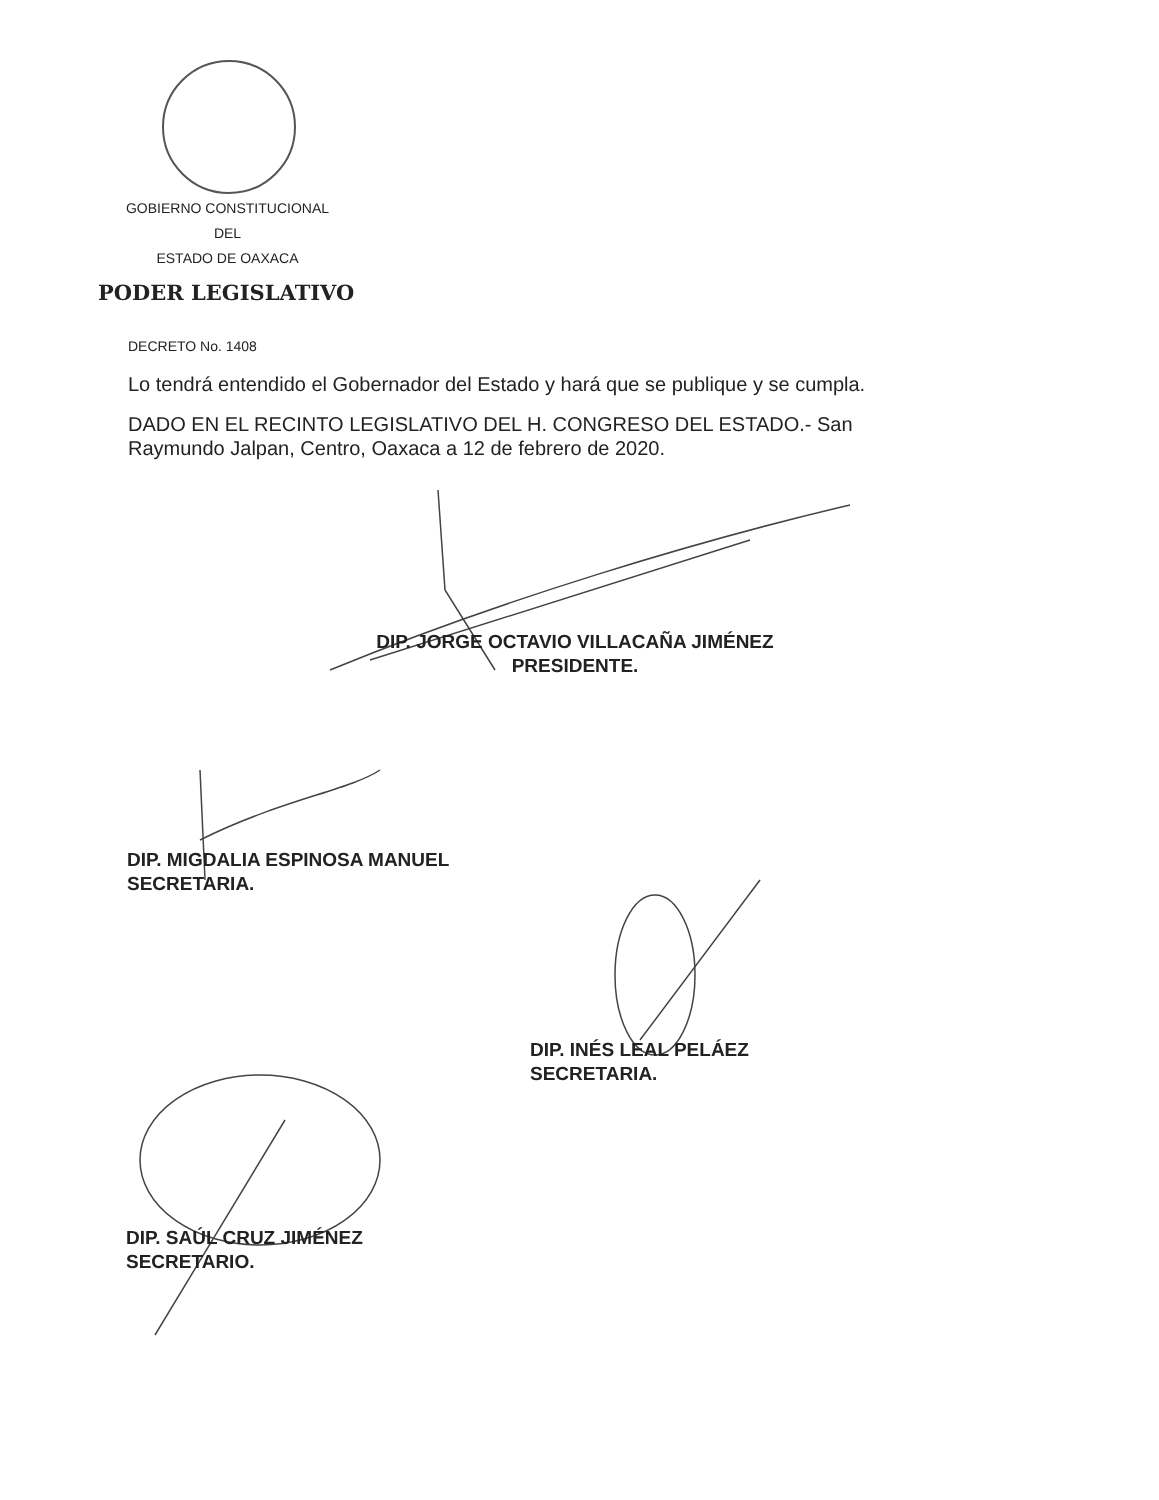GOBIERNO CONSTITUCIONAL
DEL
ESTADO DE OAXACA
PODER LEGISLATIVO
DECRETO No. 1408
Lo tendrá entendido el Gobernador del Estado y hará que se publique y se cumpla.
DADO EN EL RECINTO LEGISLATIVO DEL H. CONGRESO DEL ESTADO.- San Raymundo Jalpan, Centro, Oaxaca a 12 de febrero de 2020.
DIP. JORGE OCTAVIO VILLACAÑA JIMÉNEZ
PRESIDENTE.
DIP. MIGDALIA ESPINOSA MANUEL
SECRETARIA.
DIP. INÉS LEAL PELÁEZ
SECRETARIA.
DIP. SAÚL CRUZ JIMÉNEZ
SECRETARIO.